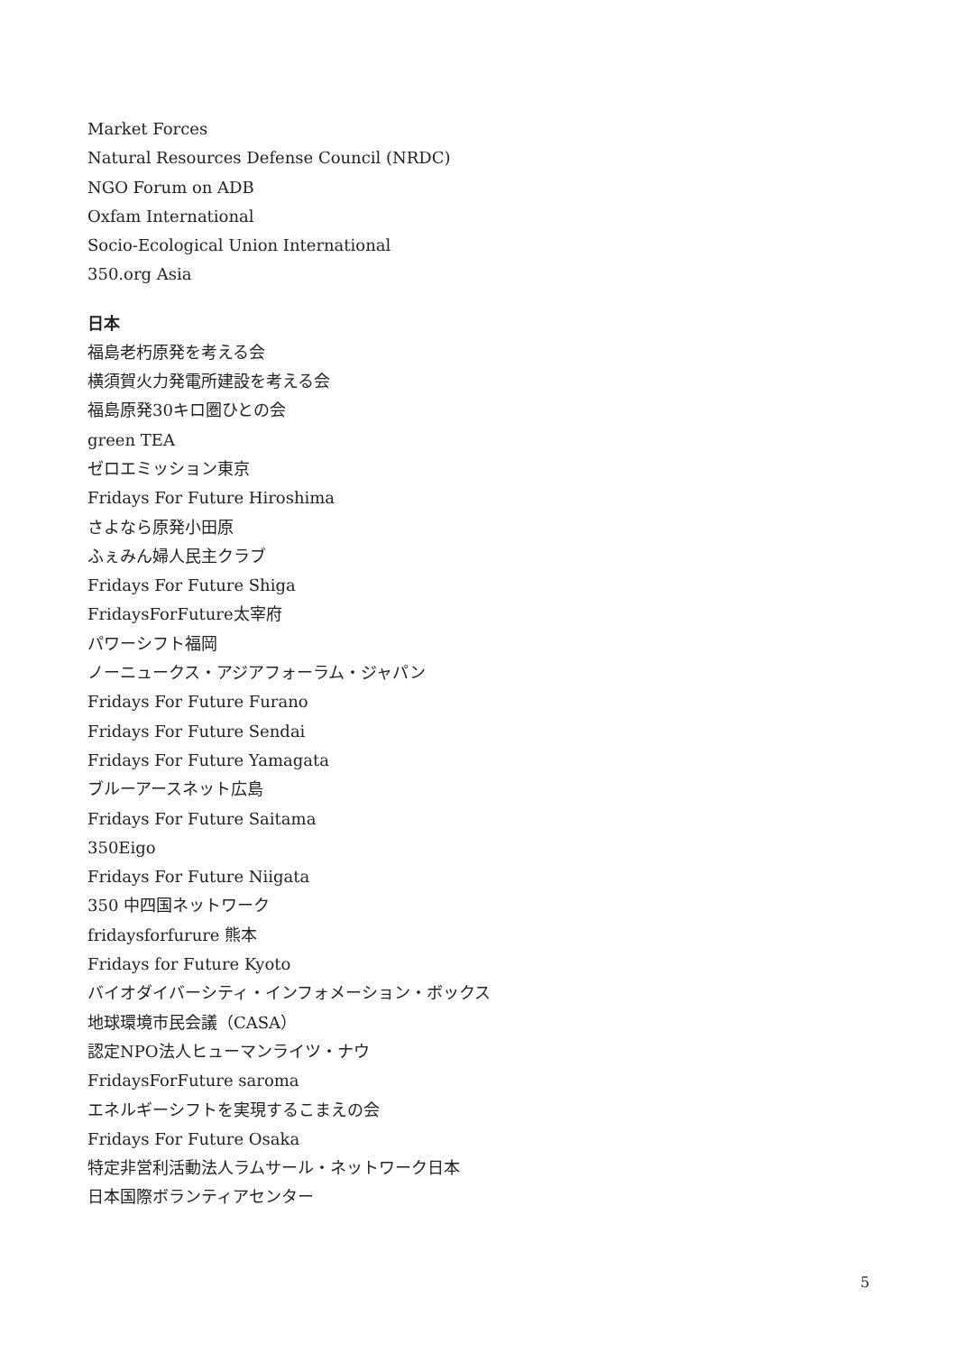Market Forces
Natural Resources Defense Council (NRDC)
NGO Forum on ADB
Oxfam International
Socio-Ecological Union International
350.org Asia
日本
福島老朽原発を考える会
横須賀火力発電所建設を考える会
福島原発30キロ圏ひとの会
green TEA
ゼロエミッション東京
Fridays For Future Hiroshima
さよなら原発小田原
ふぇみん婦人民主クラブ
Fridays For Future Shiga
FridaysForFuture太宰府
パワーシフト福岡
ノーニュークス・アジアフォーラム・ジャパン
Fridays For Future Furano
Fridays For Future Sendai
Fridays For Future Yamagata
ブルーアースネット広島
Fridays For Future Saitama
350Eigo
Fridays For Future Niigata
350 中四国ネットワーク
fridaysforfurure 熊本
Fridays for Future Kyoto
バイオダイバーシティ・インフォメーション・ボックス
地球環境市民会議（CASA）
認定NPO法人ヒューマンライツ・ナウ
FridaysForFuture saroma
エネルギーシフトを実現するこまえの会
Fridays For Future Osaka
特定非営利活動法人ラムサール・ネットワーク日本
日本国際ボランティアセンター
5